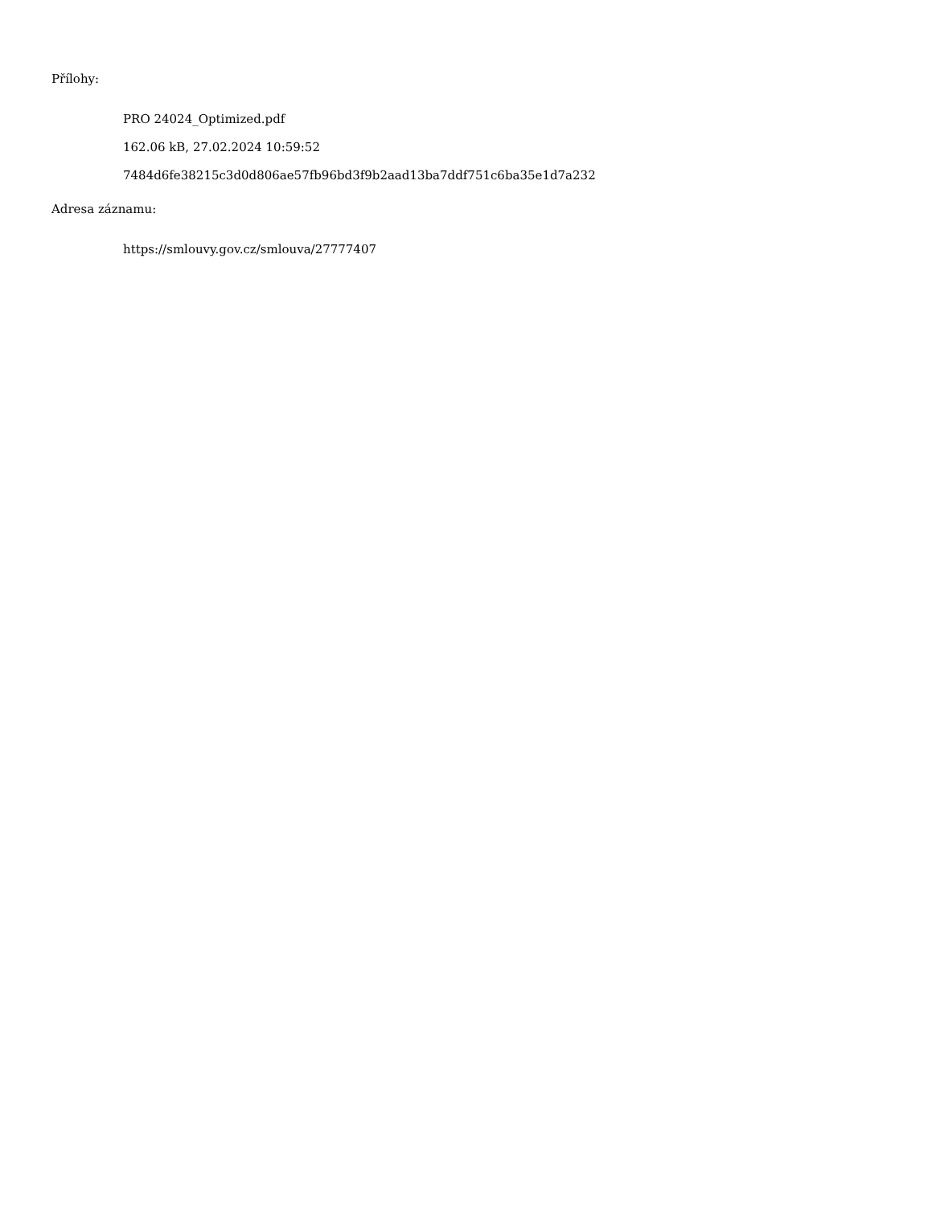Přílohy:
PRO 24024_Optimized.pdf
162.06 kB, 27.02.2024 10:59:52
7484d6fe38215c3d0d806ae57fb96bd3f9b2aad13ba7ddf751c6ba35e1d7a232
Adresa záznamu:
https://smlouvy.gov.cz/smlouva/27777407